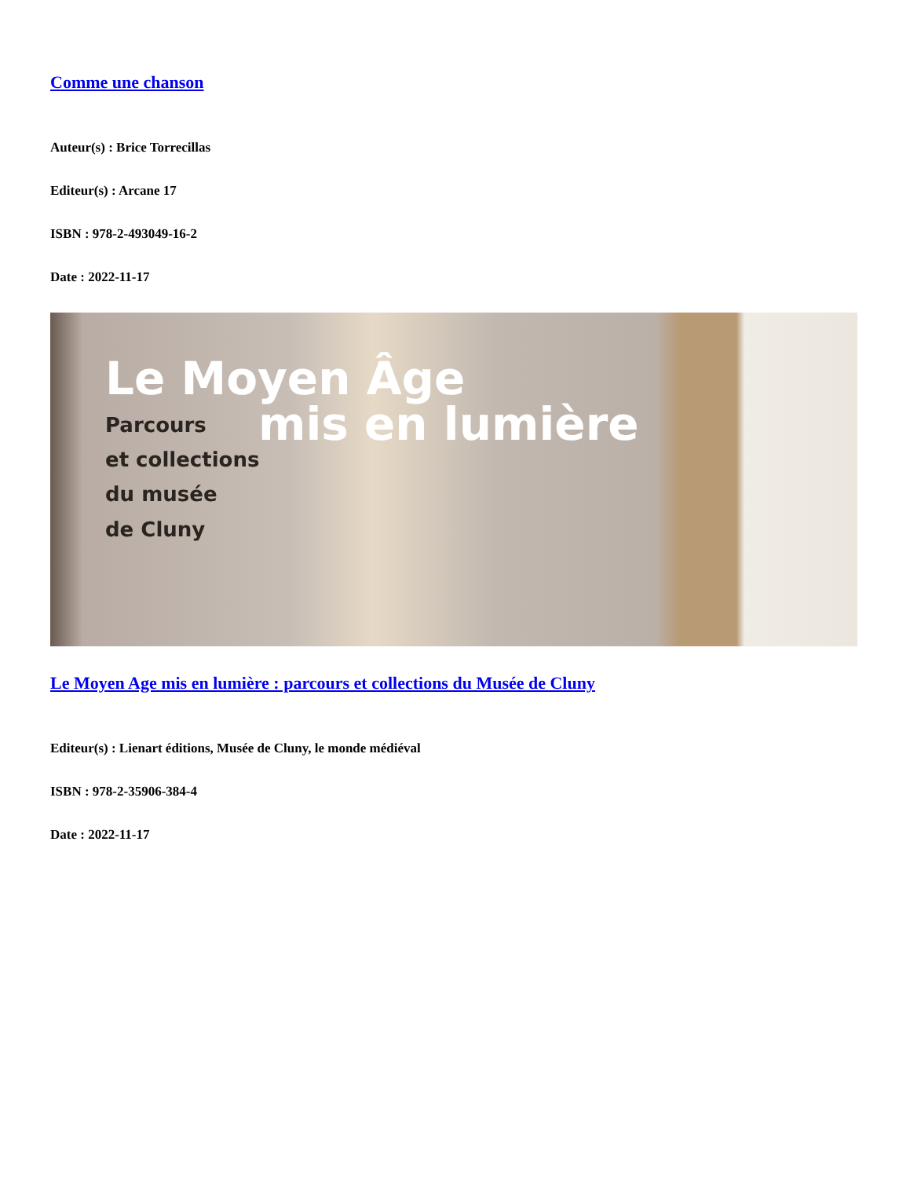Comme une chanson
Auteur(s) : Brice Torrecillas
Editeur(s) : Arcane 17
ISBN : 978-2-493049-16-2
Date : 2022-11-17
Le Moyen Âge
mis en lumière
Parcours
et collections
du musée
de Cluny
Le Moyen Age mis en lumière : parcours et collections du Musée de Cluny
Editeur(s) : Lienart éditions, Musée de Cluny, le monde médiéval
ISBN : 978-2-35906-384-4
Date : 2022-11-17